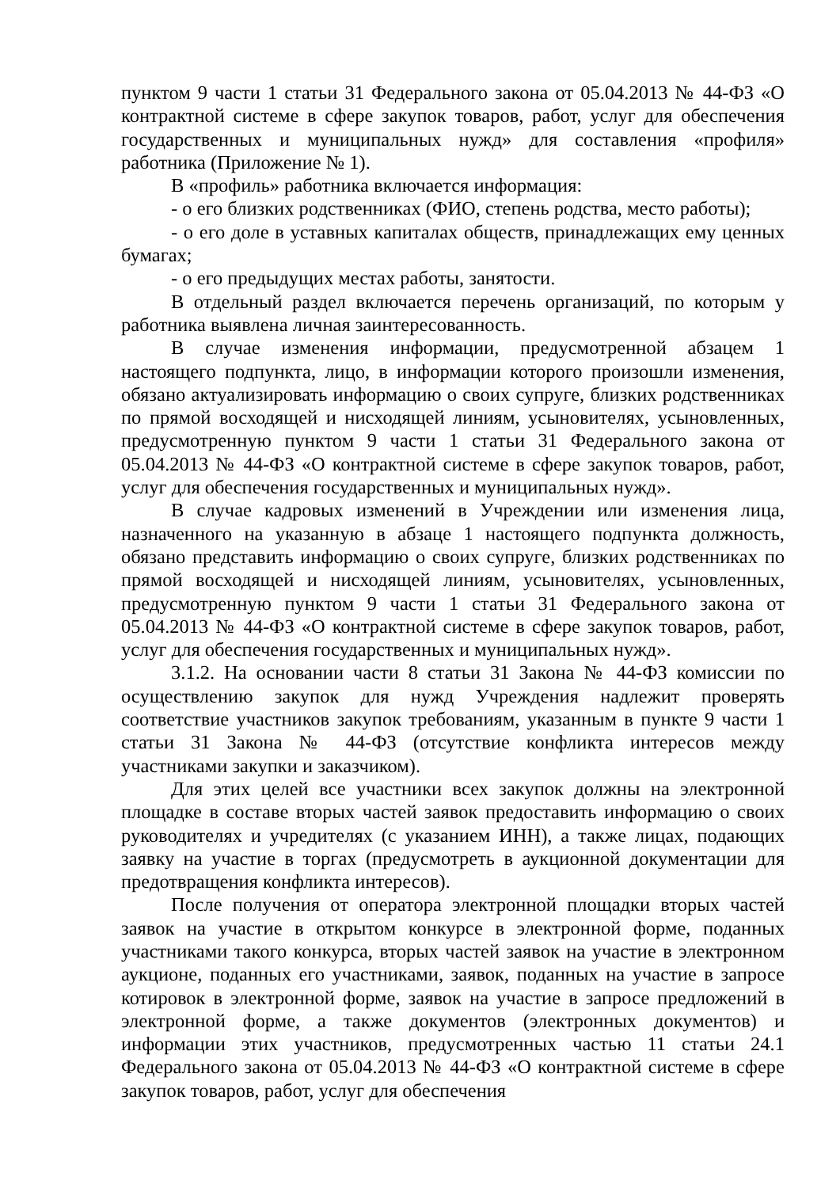пунктом 9 части 1 статьи 31 Федерального закона от 05.04.2013 № 44-ФЗ «О контрактной системе в сфере закупок товаров, работ, услуг для обеспечения государственных и муниципальных нужд» для составления «профиля» работника (Приложение № 1).
В «профиль» работника включается информация:
- о его близких родственниках (ФИО, степень родства, место работы);
- о его доле в уставных капиталах обществ, принадлежащих ему ценных бумагах;
- о его предыдущих местах работы, занятости.
В отдельный раздел включается перечень организаций, по которым у работника выявлена личная заинтересованность.
В случае изменения информации, предусмотренной абзацем 1 настоящего подпункта, лицо, в информации которого произошли изменения, обязано актуализировать информацию о своих супруге, близких родственниках по прямой восходящей и нисходящей линиям, усыновителях, усыновленных, предусмотренную пунктом 9 части 1 статьи 31 Федерального закона от 05.04.2013 № 44-ФЗ «О контрактной системе в сфере закупок товаров, работ, услуг для обеспечения государственных и муниципальных нужд».
В случае кадровых изменений в Учреждении или изменения лица, назначенного на указанную в абзаце 1 настоящего подпункта должность, обязано представить информацию о своих супруге, близких родственниках по прямой восходящей и нисходящей линиям, усыновителях, усыновленных, предусмотренную пунктом 9 части 1 статьи 31 Федерального закона от 05.04.2013 № 44-ФЗ «О контрактной системе в сфере закупок товаров, работ, услуг для обеспечения государственных и муниципальных нужд».
3.1.2. На основании части 8 статьи 31 Закона № 44-ФЗ комиссии по осуществлению закупок для нужд Учреждения надлежит проверять соответствие участников закупок требованиям, указанным в пункте 9 части 1 статьи 31 Закона № 44-ФЗ (отсутствие конфликта интересов между участниками закупки и заказчиком).
Для этих целей все участники всех закупок должны на электронной площадке в составе вторых частей заявок предоставить информацию о своих руководителях и учредителях (с указанием ИНН), а также лицах, подающих заявку на участие в торгах (предусмотреть в аукционной документации для предотвращения конфликта интересов).
После получения от оператора электронной площадки вторых частей заявок на участие в открытом конкурсе в электронной форме, поданных участниками такого конкурса, вторых частей заявок на участие в электронном аукционе, поданных его участниками, заявок, поданных на участие в запросе котировок в электронной форме, заявок на участие в запросе предложений в электронной форме, а также документов (электронных документов) и информации этих участников, предусмотренных частью 11 статьи 24.1 Федерального закона от 05.04.2013 № 44-ФЗ «О контрактной системе в сфере закупок товаров, работ, услуг для обеспечения